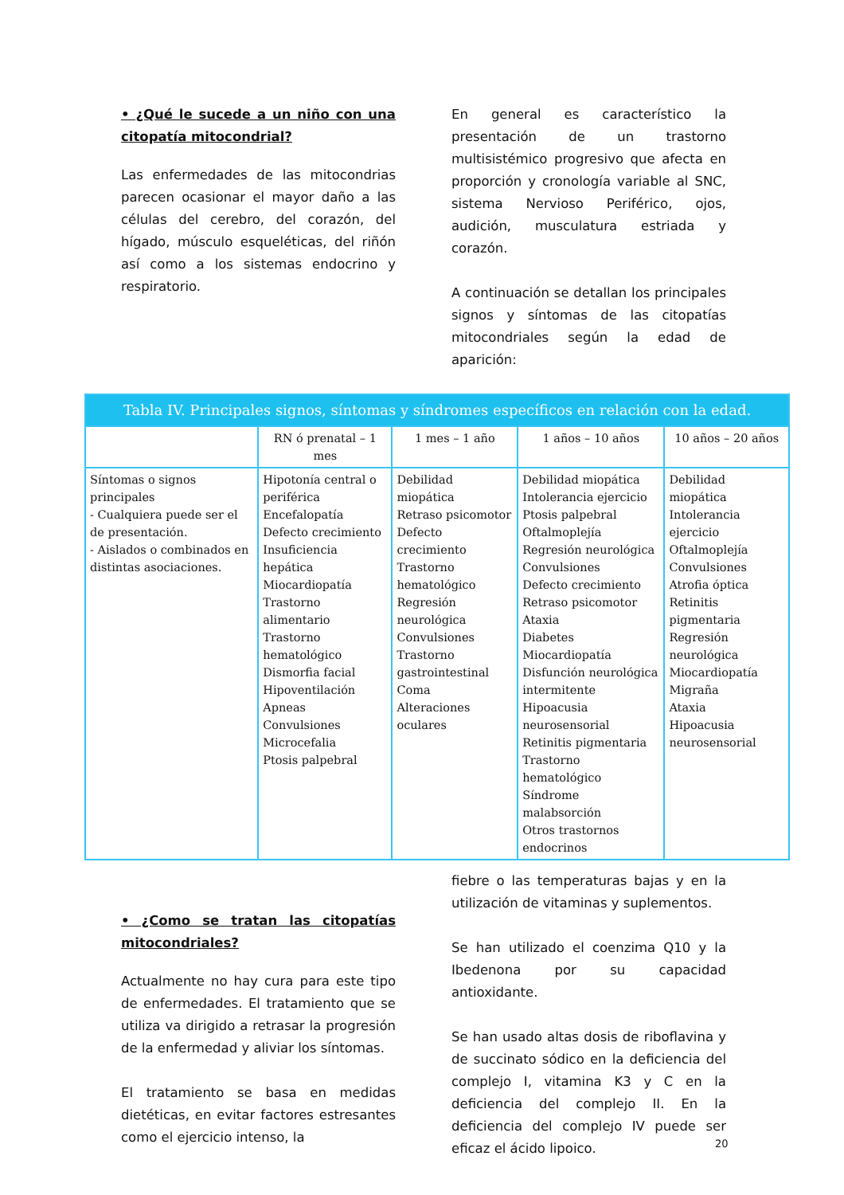• ¿Qué le sucede a un niño con una citopatía mitocondrial?
Las enfermedades de las mitocondrias parecen ocasionar el mayor daño a las células del cerebro, del corazón, del hígado, músculo esqueléticas, del riñón así como a los sistemas endocrino y respiratorio.
En general es característico la presentación de un trastorno multisistémico progresivo que afecta en proporción y cronología variable al SNC, sistema Nervioso Periférico, ojos, audición, musculatura estriada y corazón.
A continuación se detallan los principales signos y síntomas de las citopatías mitocondriales según la edad de aparición:
| Tabla IV. Principales signos, síntomas y síndromes específicos en relación con la edad. | | | | |
| --- | --- | --- | --- | --- |
| | RN ó prenatal – 1 mes | 1 mes – 1 año | 1 años – 10 años | 10 años – 20 años |
| Síntomas o signos principales - Cualquiera puede ser el de presentación. - Aislados o combinados en distintas asociaciones. | Hipotonía central o periférica Encefalopatía Defecto crecimiento Insuficiencia hepática Miocardiopatía Trastorno alimentario Trastorno hematológico Dismorfia facial Hipoventilación Apneas Convulsiones Microcefalia Ptosis palpebral | Debilidad miopática Retraso psicomotor Defecto crecimiento Trastorno hematológico Regresión neurológica Convulsiones Trastorno gastrointestinal Coma Alteraciones oculares | Debilidad miopática Intolerancia ejercicio Ptosis palpebral Oftalmoplejía Regresión neurológica Convulsiones Defecto crecimiento Retraso psicomotor Ataxia Diabetes Miocardiopatía Disfunción neurológica intermitente Hipoacusia neurosensorial Retinitis pigmentaria Trastorno hematológico Síndrome malabsorción Otros trastornos endocrinos | Debilidad miopática Intolerancia ejercicio Oftalmoplejía Convulsiones Atrofia óptica Retinitis pigmentaria Regresión neurológica Miocardiopatía Migraña Ataxia Hipoacusia neurosensorial |
• ¿Como se tratan las citopatías mitocondriales?
Actualmente no hay cura para este tipo de enfermedades. El tratamiento que se utiliza va dirigido a retrasar la progresión de la enfermedad y aliviar los síntomas.
El tratamiento se basa en medidas dietéticas, en evitar factores estresantes como el ejercicio intenso, la
fiebre o las temperaturas bajas y en la utilización de vitaminas y suplementos.
Se han utilizado el coenzima Q10 y la Ibedenona por su capacidad antioxidante.
Se han usado altas dosis de riboflavina y de succinato sódico en la deficiencia del complejo I, vitamina K3 y C en la deficiencia del complejo II. En la deficiencia del complejo IV puede ser eficaz el ácido lipoico.
20